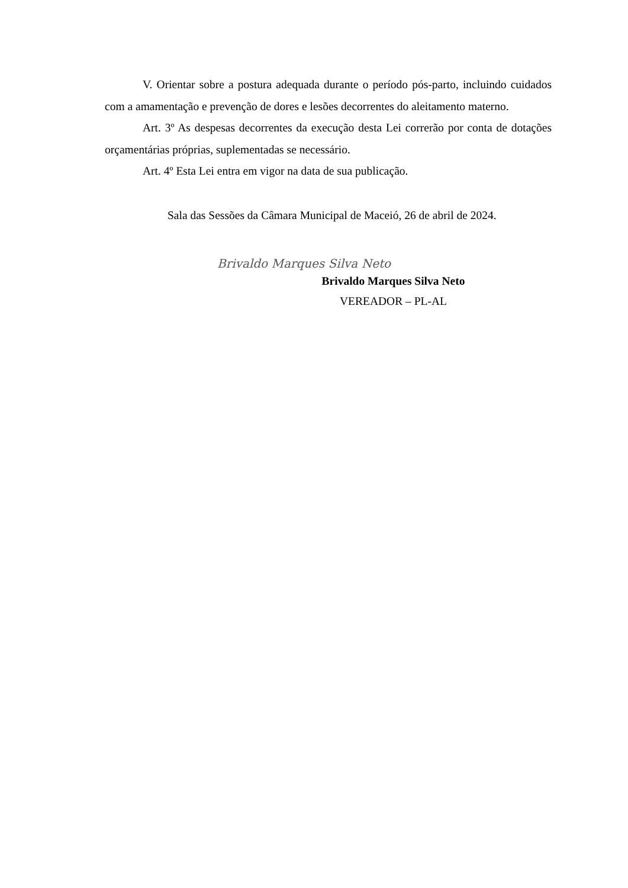V. Orientar sobre a postura adequada durante o período pós-parto, incluindo cuidados com a amamentação e prevenção de dores e lesões decorrentes do aleitamento materno.
Art. 3º As despesas decorrentes da execução desta Lei correrão por conta de dotações orçamentárias próprias, suplementadas se necessário.
Art. 4º Esta Lei entra em vigor na data de sua publicação.
Sala das Sessões da Câmara Municipal de Maceió, 26 de abril de 2024.
Brivaldo Marques Silva Neto
Brivaldo Marques Silva Neto
VEREADOR – PL-AL